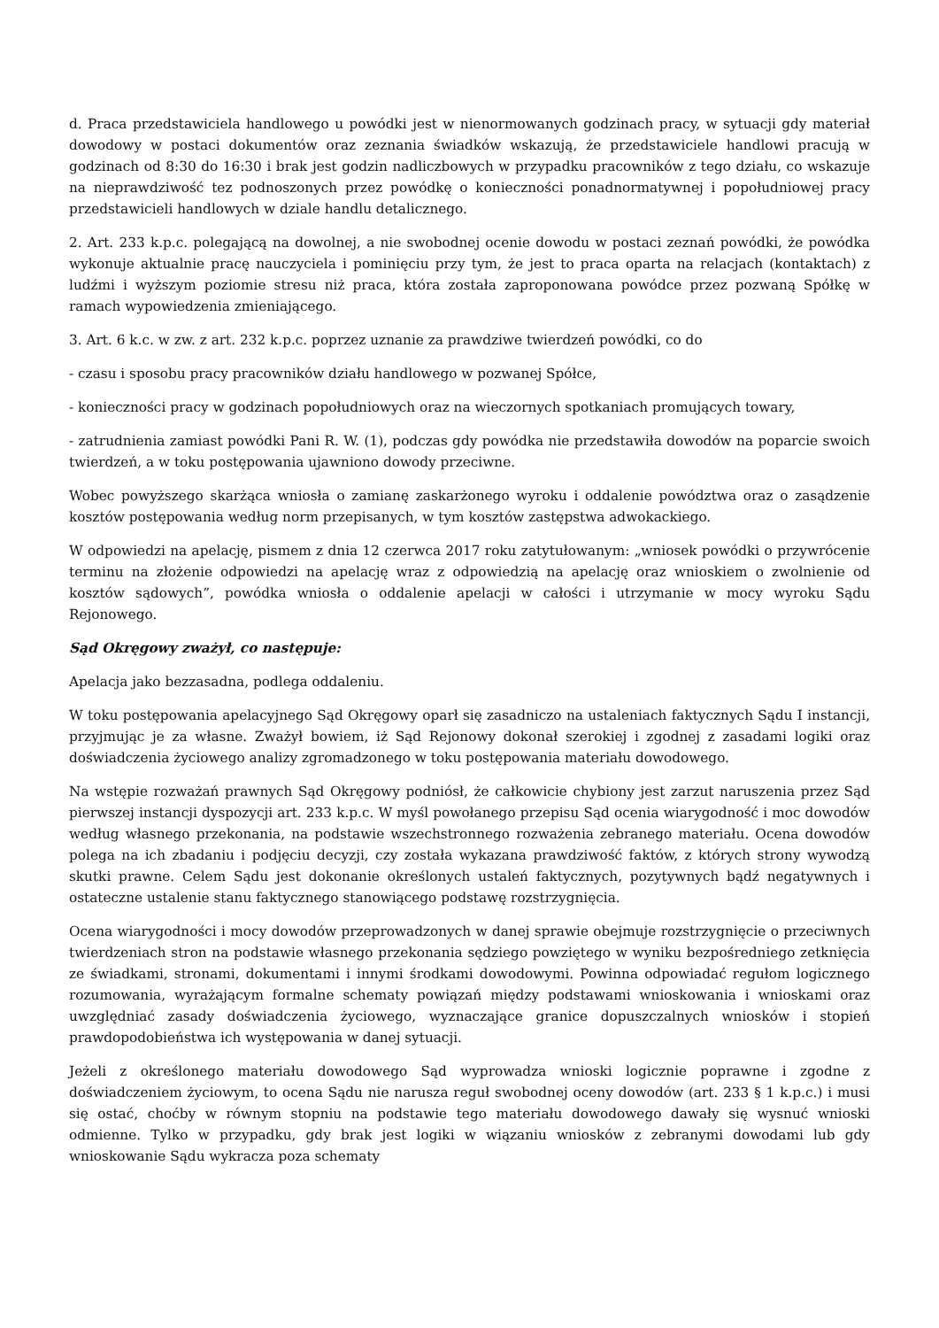d. Praca przedstawiciela handlowego u powódki jest w nienormowanych godzinach pracy, w sytuacji gdy materiał dowodowy w postaci dokumentów oraz zeznania świadków wskazują, że przedstawiciele handlowi pracują w godzinach od 8:30 do 16:30 i brak jest godzin nadliczbowych w przypadku pracowników z tego działu, co wskazuje na nieprawdziwość tez podnoszonych przez powódkę o konieczności ponadnormatywnej i popołudniowej pracy przedstawicieli handlowych w dziale handlu detalicznego.
2. Art. 233 k.p.c. polegającą na dowolnej, a nie swobodnej ocenie dowodu w postaci zeznań powódki, że powódka wykonuje aktualnie pracę nauczyciela i pominięciu przy tym, że jest to praca oparta na relacjach (kontaktach) z ludźmi i wyższym poziomie stresu niż praca, która została zaproponowana powódce przez pozwaną Spółkę w ramach wypowiedzenia zmieniającego.
3. Art. 6 k.c. w zw. z art. 232 k.p.c. poprzez uznanie za prawdziwe twierdzeń powódki, co do
- czasu i sposobu pracy pracowników działu handlowego w pozwanej Spółce,
- konieczności pracy w godzinach popołudniowych oraz na wieczornych spotkaniach promujących towary,
- zatrudnienia zamiast powódki Pani R. W. (1), podczas gdy powódka nie przedstawiła dowodów na poparcie swoich twierdzeń, a w toku postępowania ujawniono dowody przeciwne.
Wobec powyższego skarżąca wniosła o zamianę zaskarżonego wyroku i oddalenie powództwa oraz o zasądzenie kosztów postępowania według norm przepisanych, w tym kosztów zastępstwa adwokackiego.
W odpowiedzi na apelację, pismem z dnia 12 czerwca 2017 roku zatytułowanym: „wniosek powódki o przywrócenie terminu na złożenie odpowiedzi na apelację wraz z odpowiedzią na apelację oraz wnioskiem o zwolnienie od kosztów sądowych”, powódka wniosła o oddalenie apelacji w całości i utrzymanie w mocy wyroku Sądu Rejonowego.
Sąd Okręgowy zważył, co następuje:
Apelacja jako bezzasadna, podlega oddaleniu.
W toku postępowania apelacyjnego Sąd Okręgowy oparł się zasadniczo na ustaleniach faktycznych Sądu I instancji, przyjmując je za własne. Zważył bowiem, iż Sąd Rejonowy dokonał szerokiej i zgodnej z zasadami logiki oraz doświadczenia życiowego analizy zgromadzonego w toku postępowania materiału dowodowego.
Na wstępie rozważań prawnych Sąd Okręgowy podniósł, że całkowicie chybiony jest zarzut naruszenia przez Sąd pierwszej instancji dyspozycji art. 233 k.p.c. W myśl powołanego przepisu Sąd ocenia wiarygodność i moc dowodów według własnego przekonania, na podstawie wszechstronnego rozważenia zebranego materiału. Ocena dowodów polega na ich zbadaniu i podjęciu decyzji, czy została wykazana prawdziwość faktów, z których strony wywodzą skutki prawne. Celem Sądu jest dokonanie określonych ustaleń faktycznych, pozytywnych bądź negatywnych i ostateczne ustalenie stanu faktycznego stanowiącego podstawę rozstrzygnięcia.
Ocena wiarygodności i mocy dowodów przeprowadzonych w danej sprawie obejmuje rozstrzygnięcie o przeciwnych twierdzeniach stron na podstawie własnego przekonania sędziego powziętego w wyniku bezpośredniego zetknięcia ze świadkami, stronami, dokumentami i innymi środkami dowodowymi. Powinna odpowiadać regułom logicznego rozumowania, wyrażającym formalne schematy powiązań między podstawami wnioskowania i wnioskami oraz uwzględniać zasady doświadczenia życiowego, wyznaczające granice dopuszczalnych wniosków i stopień prawdopodobieństwa ich występowania w danej sytuacji.
Jeżeli z określonego materiału dowodowego Sąd wyprowadza wnioski logicznie poprawne i zgodne z doświadczeniem życiowym, to ocena Sądu nie narusza reguł swobodnej oceny dowodów (art. 233 § 1 k.p.c.) i musi się ostać, choćby w równym stopniu na podstawie tego materiału dowodowego dawały się wysnuć wnioski odmienne. Tylko w przypadku, gdy brak jest logiki w wiązaniu wniosków z zebranymi dowodami lub gdy wnioskowanie Sądu wykracza poza schematy